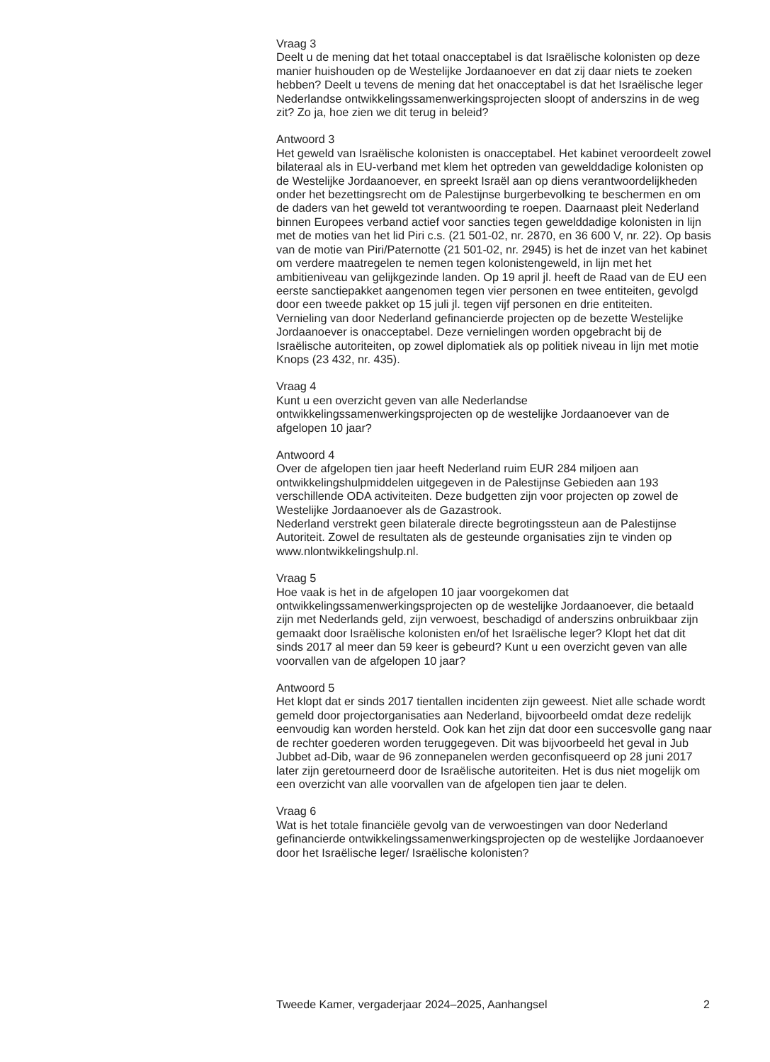Vraag 3
Deelt u de mening dat het totaal onacceptabel is dat Israëlische kolonisten op deze manier huishouden op de Westelijke Jordaanoever en dat zij daar niets te zoeken hebben? Deelt u tevens de mening dat het onacceptabel is dat het Israëlische leger Nederlandse ontwikkelingssamenwerkingsprojecten sloopt of anderszins in de weg zit? Zo ja, hoe zien we dit terug in beleid?
Antwoord 3
Het geweld van Israëlische kolonisten is onacceptabel. Het kabinet veroordeelt zowel bilateraal als in EU-verband met klem het optreden van gewelddadige kolonisten op de Westelijke Jordaanoever, en spreekt Israël aan op diens verantwoordelijkheden onder het bezettingsrecht om de Palestijnse burgerbevolking te beschermen en om de daders van het geweld tot verantwoording te roepen. Daarnaast pleit Nederland binnen Europees verband actief voor sancties tegen gewelddadige kolonisten in lijn met de moties van het lid Piri c.s. (21 501-02, nr. 2870, en 36 600 V, nr. 22). Op basis van de motie van Piri/Paternotte (21 501-02, nr. 2945) is het de inzet van het kabinet om verdere maatregelen te nemen tegen kolonistengeweld, in lijn met het ambitieniveau van gelijkgezinde landen. Op 19 april jl. heeft de Raad van de EU een eerste sanctiepakket aangenomen tegen vier personen en twee entiteiten, gevolgd door een tweede pakket op 15 juli jl. tegen vijf personen en drie entiteiten.
Vernieling van door Nederland gefinancierde projecten op de bezette Westelijke Jordaanoever is onacceptabel. Deze vernielingen worden opgebracht bij de Israëlische autoriteiten, op zowel diplomatiek als op politiek niveau in lijn met motie Knops (23 432, nr. 435).
Vraag 4
Kunt u een overzicht geven van alle Nederlandse ontwikkelingssamenwerkingsprojecten op de westelijke Jordaanoever van de afgelopen 10 jaar?
Antwoord 4
Over de afgelopen tien jaar heeft Nederland ruim EUR 284 miljoen aan ontwikkelingshulpmiddelen uitgegeven in de Palestijnse Gebieden aan 193 verschillende ODA activiteiten. Deze budgetten zijn voor projecten op zowel de Westelijke Jordaanoever als de Gazastrook.
Nederland verstrekt geen bilaterale directe begrotingssteun aan de Palestijnse Autoriteit. Zowel de resultaten als de gesteunde organisaties zijn te vinden op www.nlontwikkelingshulp.nl.
Vraag 5
Hoe vaak is het in de afgelopen 10 jaar voorgekomen dat ontwikkelingssamenwerkingsprojecten op de westelijke Jordaanoever, die betaald zijn met Nederlands geld, zijn verwoest, beschadigd of anderszins onbruikbaar zijn gemaakt door Israëlische kolonisten en/of het Israëlische leger? Klopt het dat dit sinds 2017 al meer dan 59 keer is gebeurd? Kunt u een overzicht geven van alle voorvallen van de afgelopen 10 jaar?
Antwoord 5
Het klopt dat er sinds 2017 tientallen incidenten zijn geweest. Niet alle schade wordt gemeld door projectorganisaties aan Nederland, bijvoorbeeld omdat deze redelijk eenvoudig kan worden hersteld. Ook kan het zijn dat door een succesvolle gang naar de rechter goederen worden teruggegeven. Dit was bijvoorbeeld het geval in Jub Jubbet ad-Dib, waar de 96 zonnepanelen werden geconfisqueerd op 28 juni 2017 later zijn geretourneerd door de Israëlische autoriteiten. Het is dus niet mogelijk om een overzicht van alle voorvallen van de afgelopen tien jaar te delen.
Vraag 6
Wat is het totale financiële gevolg van de verwoestingen van door Nederland gefinancierde ontwikkelingssamenwerkingsprojecten op de westelijke Jordaanoever door het Israëlische leger/ Israëlische kolonisten?
Tweede Kamer, vergaderjaar 2024–2025, Aanhangsel 2